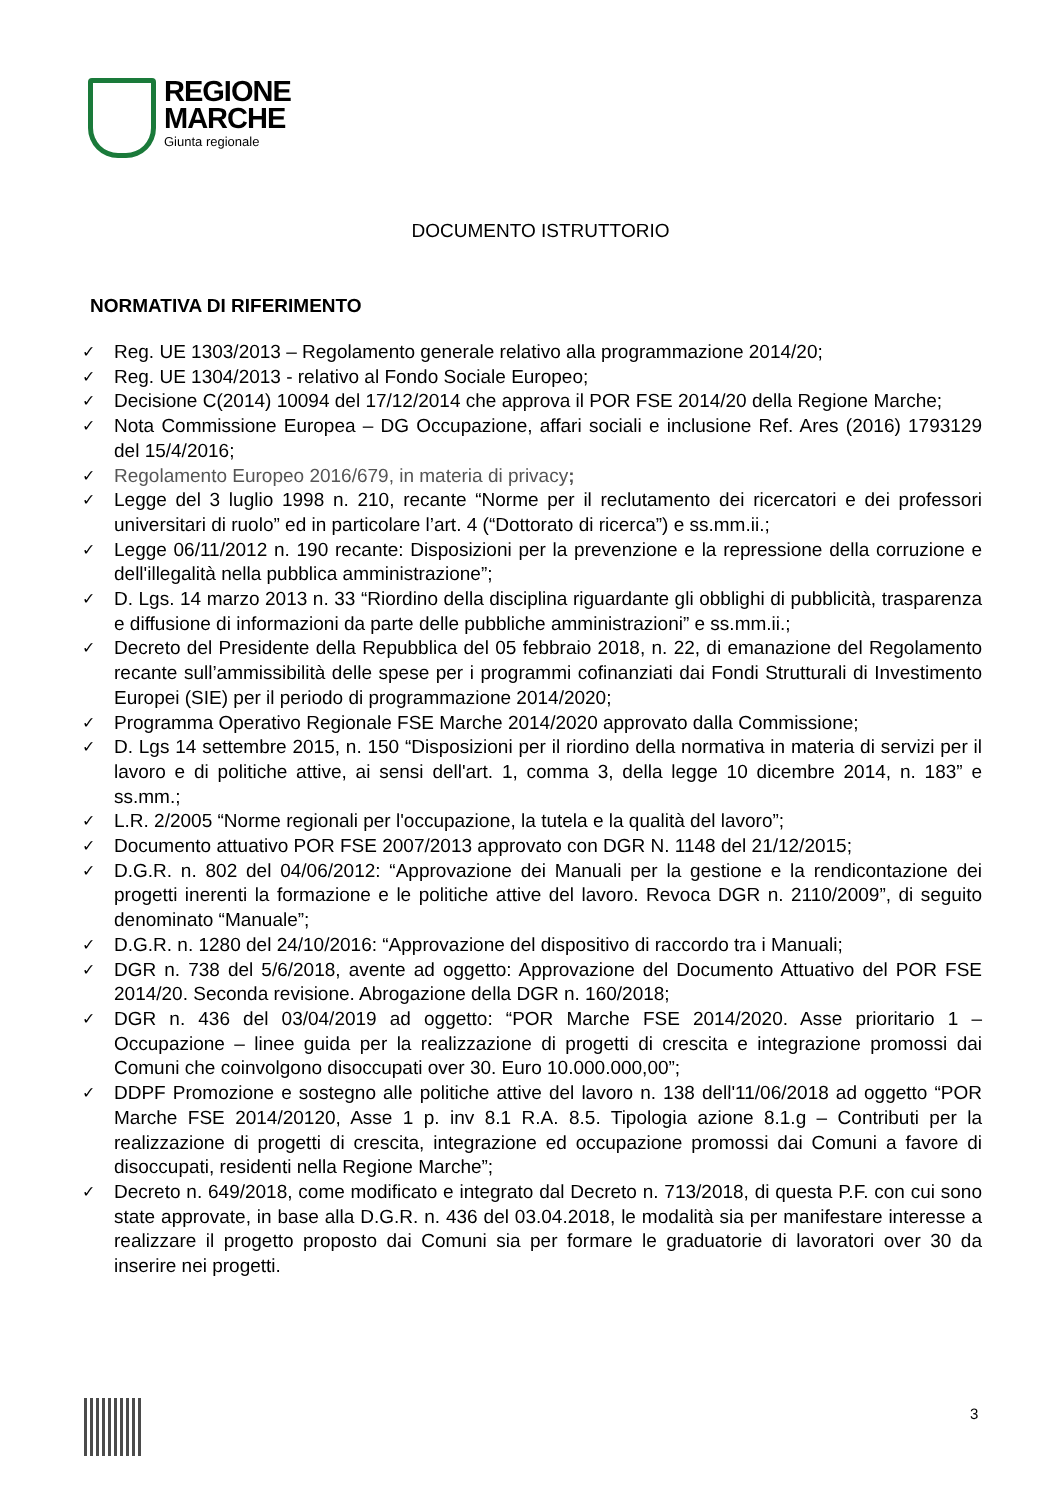REGIONE
MARCHE
Giunta regionale
DOCUMENTO ISTRUTTORIO
NORMATIVA DI RIFERIMENTO
✓ Reg. UE 1303/2013 – Regolamento generale relativo alla programmazione 2014/20;
✓ Reg. UE 1304/2013 - relativo al Fondo Sociale Europeo;
✓ Decisione C(2014) 10094 del 17/12/2014 che approva il POR FSE 2014/20 della Regione Marche;
✓ Nota Commissione Europea – DG Occupazione, affari sociali e inclusione Ref. Ares (2016) 1793129 del 15/4/2016;
✓ Regolamento Europeo 2016/679, in materia di privacy;
✓ Legge del 3 luglio 1998 n. 210, recante “Norme per il reclutamento dei ricercatori e dei professori universitari di ruolo” ed in particolare l’art. 4 (“Dottorato di ricerca”) e ss.mm.ii.;
✓ Legge 06/11/2012 n. 190 recante: Disposizioni per la prevenzione e la repressione della corruzione e dell'illegalità nella pubblica amministrazione”;
✓ D. Lgs. 14 marzo 2013 n. 33 “Riordino della disciplina riguardante gli obblighi di pubblicità, trasparenza e diffusione di informazioni da parte delle pubbliche amministrazioni” e ss.mm.ii.;
✓ Decreto del Presidente della Repubblica del 05 febbraio 2018, n. 22, di emanazione del Regolamento recante sull’ammissibilità delle spese per i programmi cofinanziati dai Fondi Strutturali di Investimento Europei (SIE) per il periodo di programmazione 2014/2020;
✓ Programma Operativo Regionale FSE Marche 2014/2020 approvato dalla Commissione;
✓ D. Lgs 14 settembre 2015, n. 150 “Disposizioni per il riordino della normativa in materia di servizi per il lavoro e di politiche attive, ai sensi dell'art. 1, comma 3, della legge 10 dicembre 2014, n. 183” e ss.mm.;
✓ L.R. 2/2005 “Norme regionali per l'occupazione, la tutela e la qualità del lavoro”;
✓ Documento attuativo POR FSE 2007/2013 approvato con DGR N. 1148 del 21/12/2015;
✓ D.G.R. n. 802 del 04/06/2012: “Approvazione dei Manuali per la gestione e la rendicontazione dei progetti inerenti la formazione e le politiche attive del lavoro. Revoca DGR n. 2110/2009”, di seguito denominato “Manuale”;
✓ D.G.R. n. 1280 del 24/10/2016: “Approvazione del dispositivo di raccordo tra i Manuali;
✓ DGR n. 738 del 5/6/2018, avente ad oggetto: Approvazione del Documento Attuativo del POR FSE 2014/20. Seconda revisione. Abrogazione della DGR n. 160/2018;
✓ DGR n. 436 del 03/04/2019 ad oggetto: “POR Marche FSE 2014/2020. Asse prioritario 1 – Occupazione – linee guida per la realizzazione di progetti di crescita e integrazione promossi dai Comuni che coinvolgono disoccupati over 30. Euro 10.000.000,00”;
✓ DDPF Promozione e sostegno alle politiche attive del lavoro n. 138 dell'11/06/2018 ad oggetto “POR Marche FSE 2014/20120, Asse 1 p. inv 8.1 R.A. 8.5. Tipologia azione 8.1.g – Contributi per la realizzazione di progetti di crescita, integrazione ed occupazione promossi dai Comuni a favore di disoccupati, residenti nella Regione Marche”;
✓ Decreto n. 649/2018, come modificato e integrato dal Decreto n. 713/2018, di questa P.F. con cui sono state approvate, in base alla D.G.R. n. 436 del 03.04.2018, le modalità sia per manifestare interesse a realizzare il progetto proposto dai Comuni sia per formare le graduatorie di lavoratori over 30 da inserire nei progetti.
3